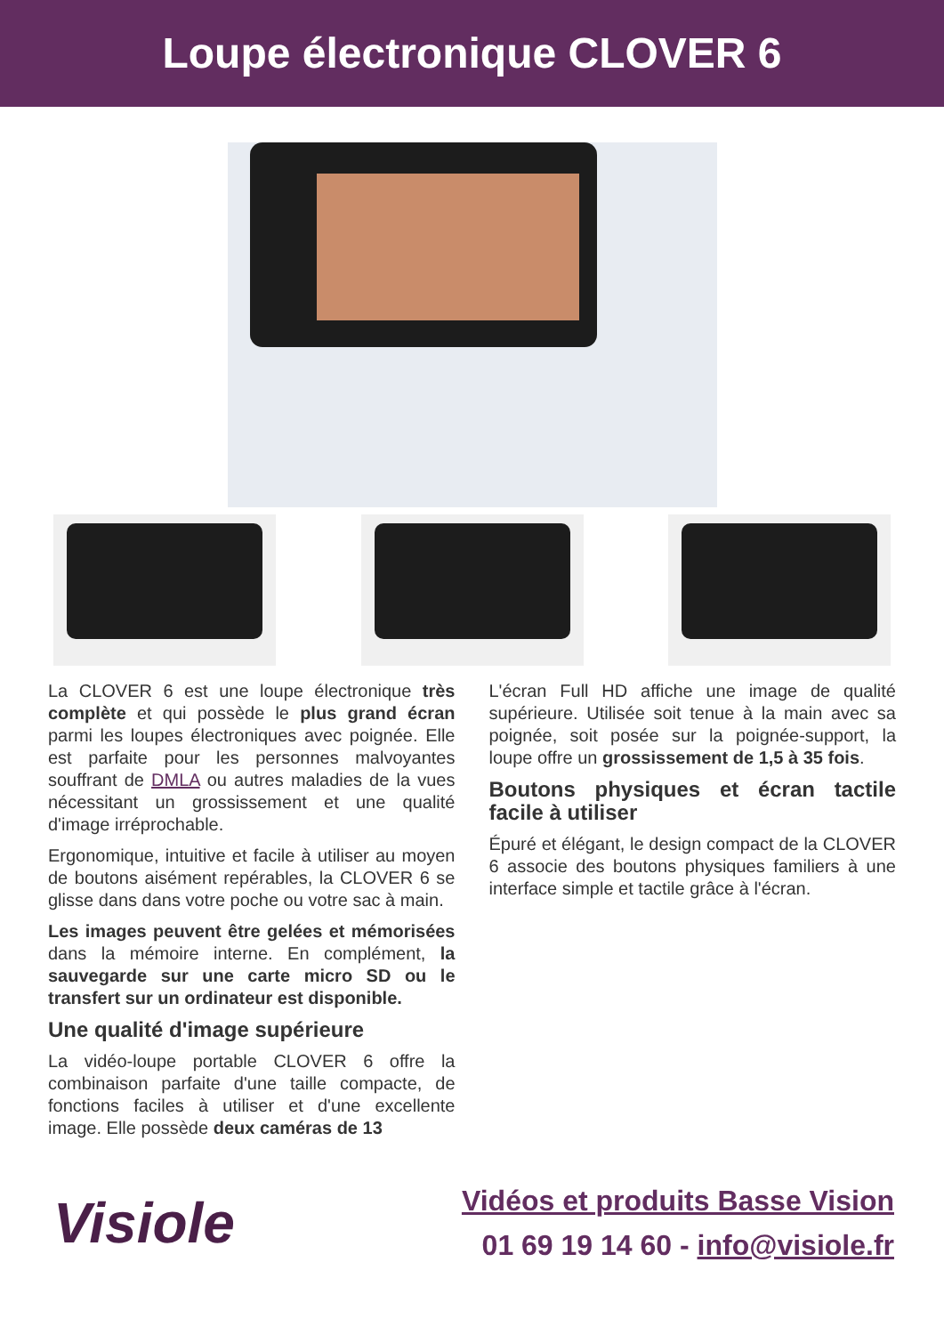Loupe électronique CLOVER 6
La CLOVER 6 est une loupe électronique très complète et qui possède le plus grand écran parmi les loupes électroniques avec poignée. Elle est parfaite pour les personnes malvoyantes souffrant de DMLA ou autres maladies de la vues nécessitant un grossissement et une qualité d'image irréprochable.
Ergonomique, intuitive et facile à utiliser au moyen de boutons aisément repérables, la CLOVER 6 se glisse dans dans votre poche ou votre sac à main.
Les images peuvent être gelées et mémorisées dans la mémoire interne. En complément, la sauvegarde sur une carte micro SD ou le transfert sur un ordinateur est disponible.
Une qualité d'image supérieure
La vidéo-loupe portable CLOVER 6 offre la combinaison parfaite d'une taille compacte, de fonctions faciles à utiliser et d'une excellente image. Elle possède deux caméras de 13
L'écran Full HD affiche une image de qualité supérieure. Utilisée soit tenue à la main avec sa poignée, soit posée sur la poignée-support, la loupe offre un grossissement de 1,5 à 35 fois.
Boutons physiques et écran tactile facile à utiliser
Épuré et élégant, le design compact de la CLOVER 6 associe des boutons physiques familiers à une interface simple et tactile grâce à l'écran.
Visiole
Vidéos et produits Basse Vision
01 69 19 14 60 - info@visiole.fr